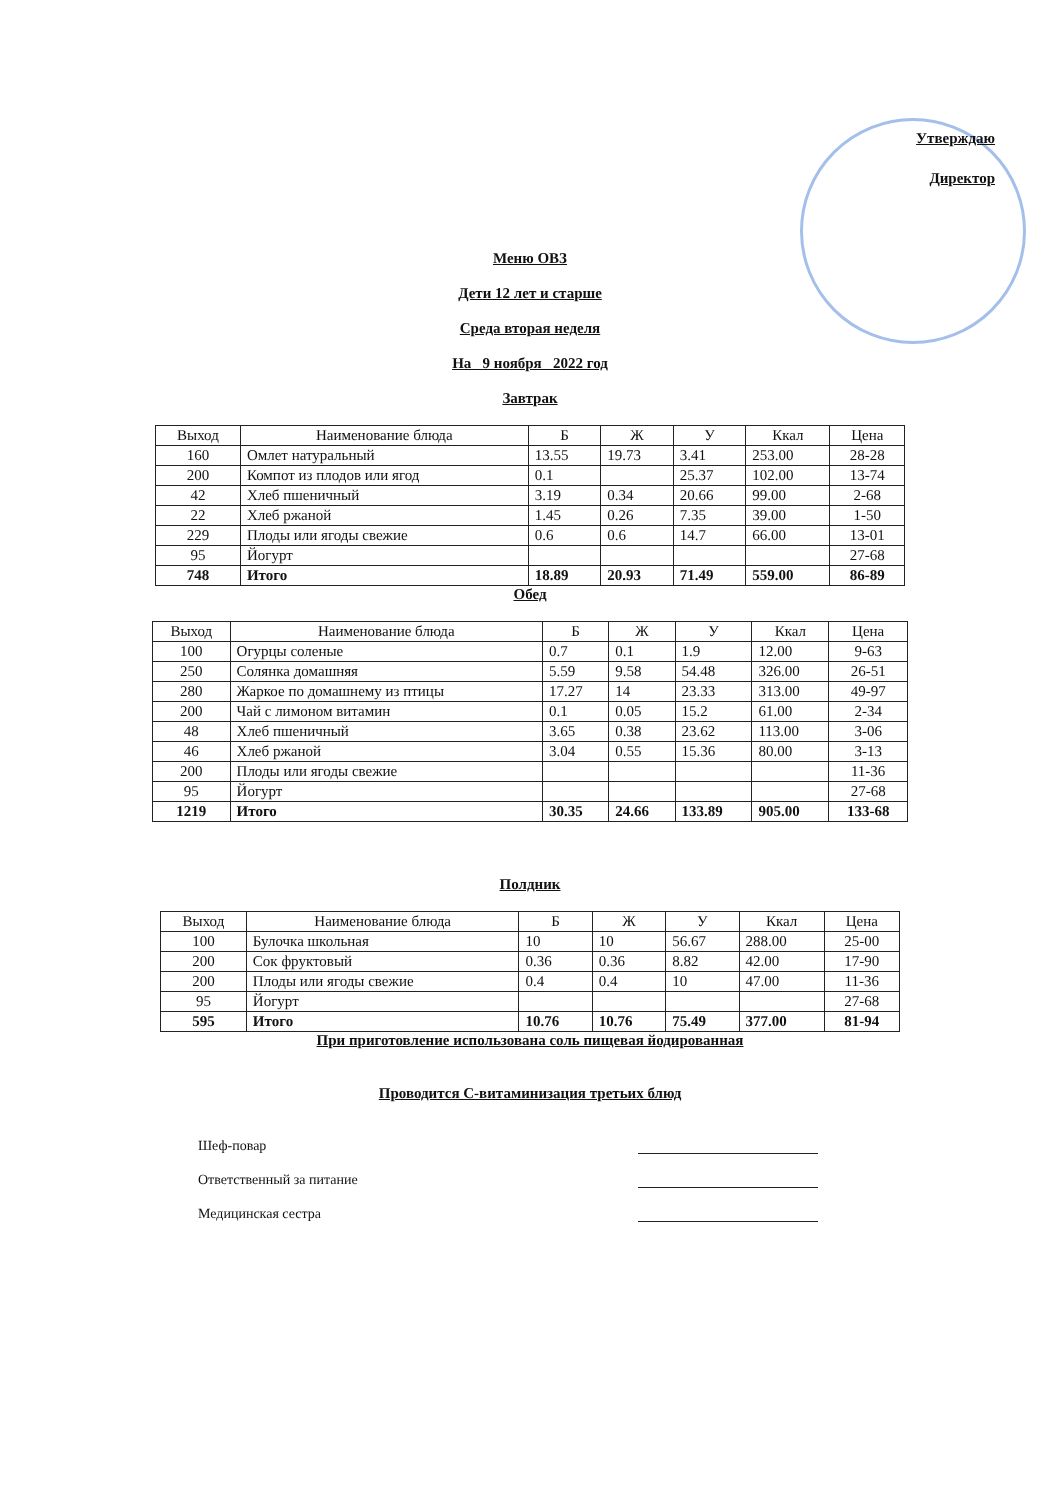Утверждаю
Директор
Меню ОВЗ
Дети 12 лет и старше
Среда вторая неделя
На 9 ноября 2022 год
Завтрак
| Выход | Наименование блюда | Б | Ж | У | Ккал | Цена |
| --- | --- | --- | --- | --- | --- | --- |
| 160 | Омлет натуральный | 13.55 | 19.73 | 3.41 | 253.00 | 28-28 |
| 200 | Компот из плодов или ягод | 0.1 | | 25.37 | 102.00 | 13-74 |
| 42 | Хлеб пшеничный | 3.19 | 0.34 | 20.66 | 99.00 | 2-68 |
| 22 | Хлеб ржаной | 1.45 | 0.26 | 7.35 | 39.00 | 1-50 |
| 229 | Плоды или ягоды свежие | 0.6 | 0.6 | 14.7 | 66.00 | 13-01 |
| 95 | Йогурт | | | | | 27-68 |
| 748 | Итого | 18.89 | 20.93 | 71.49 | 559.00 | 86-89 |
Обед
| Выход | Наименование блюда | Б | Ж | У | Ккал | Цена |
| --- | --- | --- | --- | --- | --- | --- |
| 100 | Огурцы соленые | 0.7 | 0.1 | 1.9 | 12.00 | 9-63 |
| 250 | Солянка домашняя | 5.59 | 9.58 | 54.48 | 326.00 | 26-51 |
| 280 | Жаркое по домашнему из птицы | 17.27 | 14 | 23.33 | 313.00 | 49-97 |
| 200 | Чай с лимоном витамин | 0.1 | 0.05 | 15.2 | 61.00 | 2-34 |
| 48 | Хлеб пшеничный | 3.65 | 0.38 | 23.62 | 113.00 | 3-06 |
| 46 | Хлеб ржаной | 3.04 | 0.55 | 15.36 | 80.00 | 3-13 |
| 200 | Плоды или ягоды свежие | | | | | 11-36 |
| 95 | Йогурт | | | | | 27-68 |
| 1219 | Итого | 30.35 | 24.66 | 133.89 | 905.00 | 133-68 |
Полдник
| Выход | Наименование блюда | Б | Ж | У | Ккал | Цена |
| --- | --- | --- | --- | --- | --- | --- |
| 100 | Булочка школьная | 10 | 10 | 56.67 | 288.00 | 25-00 |
| 200 | Сок фруктовый | 0.36 | 0.36 | 8.82 | 42.00 | 17-90 |
| 200 | Плоды или ягоды свежие | 0.4 | 0.4 | 10 | 47.00 | 11-36 |
| 95 | Йогурт | | | | | 27-68 |
| 595 | Итого | 10.76 | 10.76 | 75.49 | 377.00 | 81-94 |
При приготовление использована соль пищевая йодированная
Проводится С-витаминизация третьих блюд
Шеф-повар
Ответственный за питание
Медицинская сестра